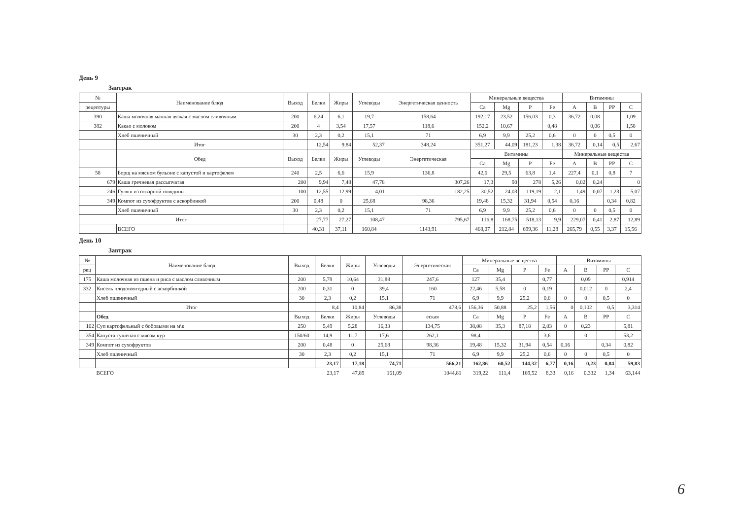День 9
Завтрак
| № | Наименование блюд | Выход | Белки | Жиры | Углеводы | Энергетическая ценность | Минеральные вещества | | | | Витамины | | | |
| --- | --- | --- | --- | --- | --- | --- | --- | --- | --- | --- | --- | --- | --- | --- |
| рецептуры | | | | | | | Ca | Mg | P | Fe | A | B | PP | C |
| 390 | Каша молочная манная вязкая с маслом сливочным | 200 | 6,24 | 6,1 | 19,7 | 158,64 | 192,17 | 23,52 | 156,03 | 0,3 | 36,72 | 0,08 | | 1,09 |
| 382 | Какао с молоком | 200 | 4 | 3,54 | 17,57 | 118,6 | 152,2 | 10,67 | | 0,48 | | 0,06 | | 1,58 |
| | Хлеб пшеничный | 30 | 2,3 | 0,2 | 15,1 | 71 | 6,9 | 9,9 | 25,2 | 0,6 | 0 | 0 | 0,5 | 0 |
| | Итог | | 12,54 | 9,84 | 52,37 | 348,24 | 351,27 | 44,09 | 181,23 | 1,38 | 36,72 | 0,14 | 0,5 | 2,67 |
| | Обед | Выход | Белки | Жиры | Углеводы | Энергетическая | Витамины | | | | Минеральные вещества | | | |
| | | | | | | | Ca | Mg | P | Fe | A | B | PP | C |
| 58 | Борщ на мясном бульоне с капустой и картофелем | 240 | 2,5 | 6,6 | 15,9 | 136,8 | 42,6 | 29,5 | 63,8 | 1,4 | 227,4 | 0,1 | 0,8 | 7 |
| 679 | Каша гречневая рассыпчатая | 200 | 9,94 | 7,48 | 47,78 | 307,26 | 17,3 | 90 | 278 | 5,26 | 0,02 | 0,24 | | 0 |
| 246 | Гуляш из отварной говядины | 100 | 12,55 | 12,99 | 4,01 | 182,25 | 30,52 | 24,03 | 119,19 | 2,1 | 1,49 | 0,07 | 1,23 | 5,07 |
| 349 | Компот из сухофруктов с аскорбинкой | 200 | 0,48 | 0 | 25,68 | 98,36 | 19,48 | 15,32 | 31,94 | 0,54 | 0,16 | | 0,34 | 0,82 |
| | Хлеб пшеничный | 30 | 2,3 | 0,2 | 15,1 | 71 | 6,9 | 9,9 | 25,2 | 0,6 | 0 | 0 | 0,5 | 0 |
| Итог | | | 27,77 | 27,27 | 108,47 | 795,67 | 116,8 | 168,75 | 518,13 | 9,9 | 229,07 | 0,41 | 2,87 | 12,89 |
| | ВСЕГО | | 40,31 | 37,11 | 160,84 | 1143,91 | 468,07 | 212,84 | 699,36 | 11,28 | 265,79 | 0,55 | 3,37 | 15,56 |
День 10
Завтрак
| № | Наименование блюд | Выход | Белки | Жиры | Углеводы | Энергетическая | Минеральные вещества | | | | Витамины | | | |
| --- | --- | --- | --- | --- | --- | --- | --- | --- | --- | --- | --- | --- | --- | --- |
| рец | | | | | | | Ca | Mg | P | Fe | A | B | PP | C |
| 175 | Каша молочная из пшена и риса с маслом сливочным | 200 | 5,79 | 10,64 | 31,88 | 247,6 | 127 | 35,4 | | 0,77 | | 0,09 | | 0,914 |
| 332 | Кисель плодовоягодный с аскорбинкой | 200 | 0,31 | 0 | 39,4 | 160 | 22,46 | 5,58 | 0 | 0,19 | | 0,012 | 0 | 2,4 |
| | Хлеб пшеничный | 30 | 2,3 | 0,2 | 15,1 | 71 | 6,9 | 9,9 | 25,2 | 0,6 | 0 | 0 | 0,5 | 0 |
| | Итог | | 8,4 | 10,84 | 86,38 | 478,6 | 156,36 | 50,88 | 25,2 | 1,56 | 0 | 0,102 | 0,5 | 3,314 |
| | Обед | Выход | Белки | Жиры | Углеводы | еская | Ca | Mg | P | Fe | A | B | PP | C |
| 102 | Суп картофельный с бобовыми на м\к | 250 | 5,49 | 5,28 | 16,33 | 134,75 | 38,08 | 35,3 | 87,18 | 2,03 | 0 | 0,23 | | 5,81 |
| 354 | Капуста тушеная с мясом кур | 150/60 | 14,9 | 11,7 | 17,6 | 262,1 | 98,4 | | | 3,6 | | 0 | | 53,2 |
| 349 | Компот из сухофруктов | 200 | 0,48 | 0 | 25,68 | 98,36 | 19,48 | 15,32 | 31,94 | 0,54 | 0,16 | | 0,34 | 0,82 |
| | Хлеб пшеничный | 30 | 2,3 | 0,2 | 15,1 | 71 | 6,9 | 9,9 | 25,2 | 0,6 | 0 | 0 | 0,5 | 0 |
| | | | 23,17 | 17,18 | 74,71 | 566,21 | 162,86 | 60,52 | 144,32 | 6,77 | 0,16 | 0,23 | 0,84 | 59,83 |
| | ВСЕГО | | 23,17 | 47,89 | 161,09 | 1044,81 | 319,22 | 111,4 | 169,52 | 8,33 | 0,16 | 0,332 | 1,34 | 63,144 |
6